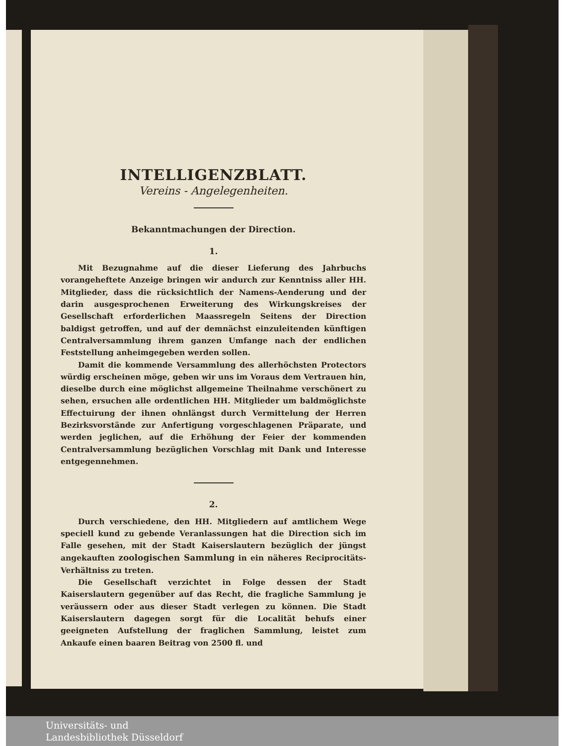INTELLIGENZBLATT.
Vereins - Angelegenheiten.
Bekanntmachungen der Direction.
1.
Mit Bezugnahme auf die dieser Lieferung des Jahrbuchs vorangeheftete Anzeige bringen wir andurch zur Kenntniss aller HH. Mitglieder, dass die rücksichtlich der Namens-Aenderung und der darin ausgesprochenen Erweiterung des Wirkungskreises der Gesellschaft erforderlichen Maassregeln Seitens der Direction baldigst getroffen, und auf der demnächst einzuleitenden künftigen Centralversammlung ihrem ganzen Umfange nach der endlichen Feststellung anheimgegeben werden sollen.
Damit die kommende Versammlung des allerhöchsten Protectors würdig erscheinen möge, geben wir uns im Voraus dem Vertrauen hin, dieselbe durch eine möglichst allgemeine Theilnahme verschönert zu sehen, ersuchen alle ordentlichen HH. Mitglieder um baldmöglichste Effectuirung der ihnen ohnlängst durch Vermittelung der Herren Bezirksvorstände zur Anfertigung vorgeschlagenen Präparate, und werden jeglichen, auf die Erhöhung der Feier der kommenden Centralversammlung bezüglichen Vorschlag mit Dank und Interesse entgegennehmen.
2.
Durch verschiedene, den HH. Mitgliedern auf amtlichem Wege speciell kund zu gebende Veranlassungen hat die Direction sich im Falle gesehen, mit der Stadt Kaiserslautern bezüglich der jüngst angekauften zoologischen Sammlung in ein näheres Reciprocitäts-Verhältniss zu treten.
Die Gesellschaft verzichtet in Folge dessen der Stadt Kaiserslautern gegenüber auf das Recht, die fragliche Sammlung je veräussern oder aus dieser Stadt verlegen zu können. Die Stadt Kaiserslautern dagegen sorgt für die Localität behufs einer geeigneten Aufstellung der fraglichen Sammlung, leistet zum Ankaufe einen baaren Beitrag von 2500 fl. und
Universitäts- und
Landesbibliothek Düsseldorf